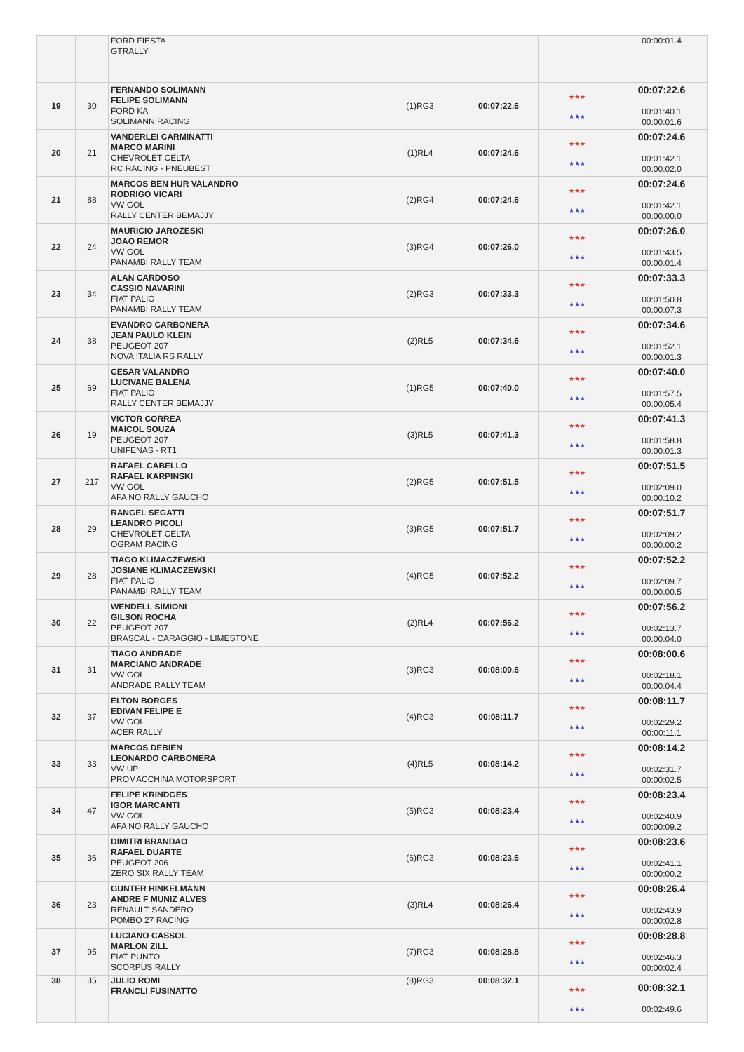| | | FORD FIESTA GTRALLY | | | | 00:00:01.4 |
| 19 | 30 | FERNANDO SOLIMANN FELIPE SOLIMANN FORD KA SOLIMANN RACING | (1)RG3 | 00:07:22.6 | ★★★ ★★★ | 00:07:22.6 00:01:40.1 00:00:01.6 |
| 20 | 21 | VANDERLEI CARMINATTI MARCO MARINI CHEVROLET CELTA RC RACING - PNEUBEST | (1)RL4 | 00:07:24.6 | ★★★ ★★★ | 00:07:24.6 00:01:42.1 00:00:02.0 |
| 21 | 88 | MARCOS BEN HUR VALANDRO RODRIGO VICARI VW GOL RALLY CENTER BEMAJJY | (2)RG4 | 00:07:24.6 | ★★★ ★★★ | 00:07:24.6 00:01:42.1 00:00:00.0 |
| 22 | 24 | MAURICIO JAROZESKI JOAO REMOR VW GOL PANAMBI RALLY TEAM | (3)RG4 | 00:07:26.0 | ★★★ ★★★ | 00:07:26.0 00:01:43.5 00:00:01.4 |
| 23 | 34 | ALAN CARDOSO CASSIO NAVARINI FIAT PALIO PANAMBI RALLY TEAM | (2)RG3 | 00:07:33.3 | ★★★ ★★★ | 00:07:33.3 00:01:50.8 00:00:07.3 |
| 24 | 38 | EVANDRO CARBONERA JEAN PAULO KLEIN PEUGEOT 207 NOVA ITALIA RS RALLY | (2)RL5 | 00:07:34.6 | ★★★ ★★★ | 00:07:34.6 00:01:52.1 00:00:01.3 |
| 25 | 69 | CESAR VALANDRO LUCIVANE BALENA FIAT PALIO RALLY CENTER BEMAJJY | (1)RG5 | 00:07:40.0 | ★★★ ★★★ | 00:07:40.0 00:01:57.5 00:00:05.4 |
| 26 | 19 | VICTOR CORREA MAICOL SOUZA PEUGEOT 207 UNIFENAS - RT1 | (3)RL5 | 00:07:41.3 | ★★★ ★★★ | 00:07:41.3 00:01:58.8 00:00:01.3 |
| 27 | 217 | RAFAEL CABELLO RAFAEL KARPINSKI VW GOL AFA NO RALLY GAUCHO | (2)RG5 | 00:07:51.5 | ★★★ ★★★ | 00:07:51.5 00:02:09.0 00:00:10.2 |
| 28 | 29 | RANGEL SEGATTI LEANDRO PICOLI CHEVROLET CELTA OGRAM RACING | (3)RG5 | 00:07:51.7 | ★★★ ★★★ | 00:07:51.7 00:02:09.2 00:00:00.2 |
| 29 | 28 | TIAGO KLIMACZEWSKI JOSIANE KLIMACZEWSKI FIAT PALIO PANAMBI RALLY TEAM | (4)RG5 | 00:07:52.2 | ★★★ ★★★ | 00:07:52.2 00:02:09.7 00:00:00.5 |
| 30 | 22 | WENDELL SIMIONI GILSON ROCHA PEUGEOT 207 BRASCAL - CARAGGIO - LIMESTONE | (2)RL4 | 00:07:56.2 | ★★★ ★★★ | 00:07:56.2 00:02:13.7 00:00:04.0 |
| 31 | 31 | TIAGO ANDRADE MARCIANO ANDRADE VW GOL ANDRADE RALLY TEAM | (3)RG3 | 00:08:00.6 | ★★★ ★★★ | 00:08:00.6 00:02:18.1 00:00:04.4 |
| 32 | 37 | ELTON BORGES EDIVAN FELIPE E VW GOL ACER RALLY | (4)RG3 | 00:08:11.7 | ★★★ ★★★ | 00:08:11.7 00:02:29.2 00:00:11.1 |
| 33 | 33 | MARCOS DEBIEN LEONARDO CARBONERA VW UP PROMACCHINA MOTORSPORT | (4)RL5 | 00:08:14.2 | ★★★ ★★★ | 00:08:14.2 00:02:31.7 00:00:02.5 |
| 34 | 47 | FELIPE KRINDGES IGOR MARCANTI VW GOL AFA NO RALLY GAUCHO | (5)RG3 | 00:08:23.4 | ★★★ ★★★ | 00:08:23.4 00:02:40.9 00:00:09.2 |
| 35 | 36 | DIMITRI BRANDAO RAFAEL DUARTE PEUGEOT 206 ZERO SIX RALLY TEAM | (6)RG3 | 00:08:23.6 | ★★★ ★★★ | 00:08:23.6 00:02:41.1 00:00:00.2 |
| 36 | 23 | GUNTER HINKELMANN ANDRE F MUNIZ ALVES RENAULT SANDERO POMBO 27 RACING | (3)RL4 | 00:08:26.4 | ★★★ ★★★ | 00:08:26.4 00:02:43.9 00:00:02.8 |
| 37 | 95 | LUCIANO CASSOL MARLON ZILL FIAT PUNTO SCORPUS RALLY | (7)RG3 | 00:08:28.8 | ★★★ ★★★ | 00:08:28.8 00:02:46.3 00:00:02.4 |
| 38 | 35 | JULIO ROMI FRANCLI FUSINATTO | (8)RG3 | 00:08:32.1 | ★★★ ★★★ | 00:08:32.1 00:02:49.6 |